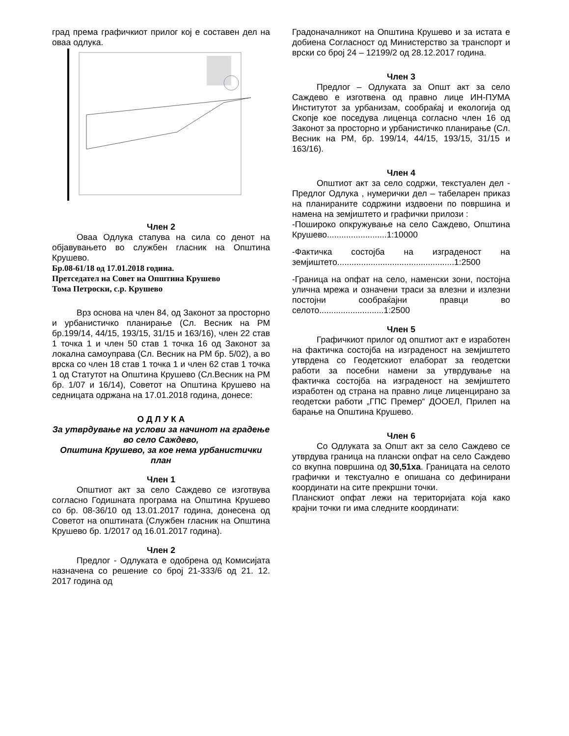град према графичкиот прилог кој е составен дел на оваа одлука.
Член 2
Оваа Одлука стапува на сила со денот на објавувањето во службен гласник на Општина Крушево.
Бр.08-61/18 од 17.01.2018 година.
Претседател на Совет на Општина Крушево
Тома Петроски, с.р. Крушево
Врз основа на член 84, од Законот за просторно и урбанистичко планирање (Сл. Весник на РМ бр.199/14, 44/15, 193/15, 31/15 и 163/16), член 22 став 1 точка 1 и член 50 став 1 точка 16 од Законот за локална самоуправа (Сл. Весник на РМ бр. 5/02), а во врска со член 18 став 1 точка 1 и член 62 став 1 точка 1 од Статутот на Општина Крушево (Сл.Весник на РМ бр. 1/07 и 16/14), Советот на Општина Крушево на седницата одржана на 17.01.2018 година, донесе:
О Д Л У К А
За утврдување на услови за начинот на градење во село Саждево,
Општина Крушево, за кое нема урбанистички план
Член 1
Општиот акт за село Саждево се изготвува согласно Годишната програма на Општина Крушево со бр. 08-36/10 од 13.01.2017 година, донесена од Советот на општината (Службен гласник на Општина Крушево бр. 1/2017 од 16.01.2017 година).
Член 2
Предлог - Одлуката е одобрена од Комисијата назначена со решение со број 21-333/6 од 21. 12. 2017 година од
Градоначалникот на Општина Крушево и за истата е добиена Согласност од Министерство за транспорт и врски со број 24 – 12199/2 од 28.12.2017 година.
Член 3
Предлог – Одлуката за Општ акт за село Саждево е изготвена од правно лице ИН-ПУМА Институтот за урбанизам, сообраќај и екологија од Скопје кое поседува лиценца согласно член 16 од Законот за просторно и урбанистичко планирање (Сл. Весник на РМ, бр. 199/14, 44/15, 193/15, 31/15 и 163/16).
Член 4
Општиот акт за село содржи, текстуален дел - Предлог Одлука , нумерички дел – табеларен приказ на планираните содржини издвоени по површина и намена на земјиштето и графички прилози :
-Пошироко опкружување на село Саждево, Општина Крушево.........................1:10000
-Фактичка состојба на изграденост на земјиштето.................................................1:2500
-Граница на опфат на село, наменски зони, постојна улична мрежа и означени траси за влезни и излезни постојни сообраќајни правци во селото...........................1:2500
Член 5
Графичкиот прилог од општиот акт е изработен на фактичка состојба на изграденост на земјиштето утврдена со Геодетскиот елаборат за геодетски работи за посебни намени за утврдување на фактичка состојба на изграденост на земјиштето изработен од страна на правно лице лиценцирано за геодетски работи „ГПС Премер“ ДООЕЛ, Прилеп на барање на Општина Крушево.
Член 6
Со Одлуката за Општ акт за село Саждево се утврдува граница на плански опфат на село Саждево со вкупна површина од 30,51ха. Границата на селото графички и текстуално е опишана со дефинирани координати на сите прекршни точки.
Планскиот опфат лежи на територијата која како крајни точки ги има следните координати: